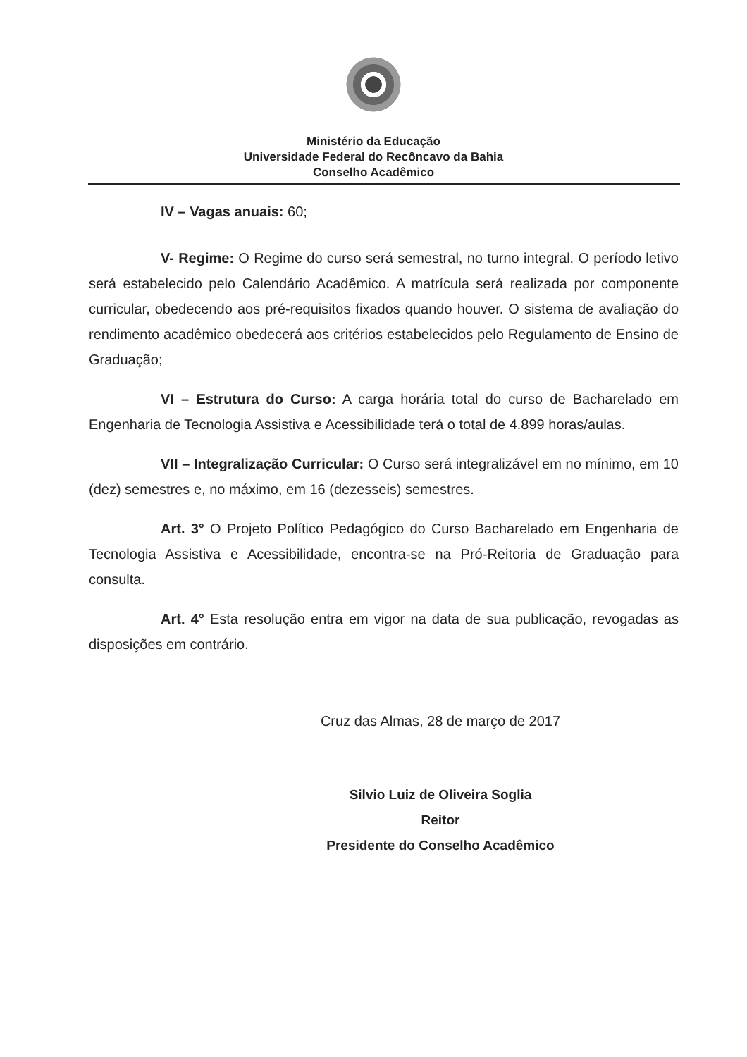Ministério da Educação
Universidade Federal do Recôncavo da Bahia
Conselho Acadêmico
IV – Vagas anuais: 60;
V- Regime: O Regime do curso será semestral, no turno integral. O período letivo será estabelecido pelo Calendário Acadêmico. A matrícula será realizada por componente curricular, obedecendo aos pré-requisitos fixados quando houver. O sistema de avaliação do rendimento acadêmico obedecerá aos critérios estabelecidos pelo Regulamento de Ensino de Graduação;
VI – Estrutura do Curso: A carga horária total do curso de Bacharelado em Engenharia de Tecnologia Assistiva e Acessibilidade terá o total de 4.899 horas/aulas.
VII – Integralização Curricular: O Curso será integralizável em no mínimo, em 10 (dez) semestres e, no máximo, em 16 (dezesseis) semestres.
Art. 3° O Projeto Político Pedagógico do Curso Bacharelado em Engenharia de Tecnologia Assistiva e Acessibilidade, encontra-se na Pró-Reitoria de Graduação para consulta.
Art. 4° Esta resolução entra em vigor na data de sua publicação, revogadas as disposições em contrário.
Cruz das Almas, 28 de março de 2017
Silvio Luiz de Oliveira Soglia
Reitor
Presidente do Conselho Acadêmico